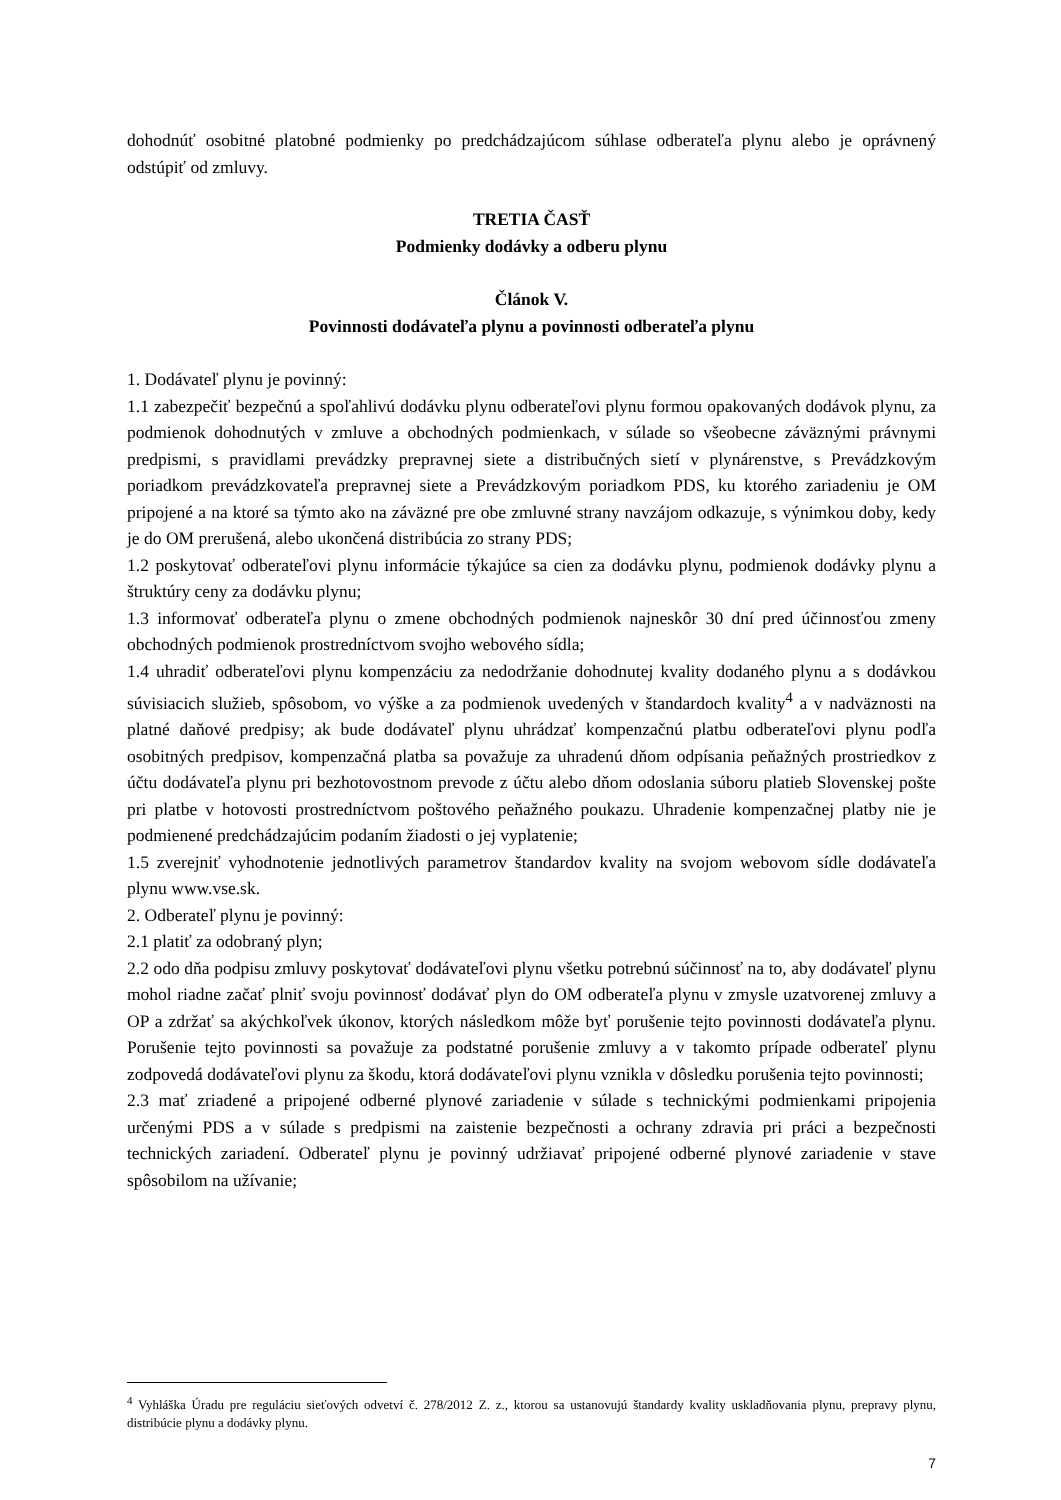dohodnúť osobitné platobné podmienky po predchádzajúcom súhlase odberateľa plynu alebo je oprávnený odstúpiť od zmluvy.
TRETIA ČASŤ
Podmienky dodávky a odberu plynu
Článok V.
Povinnosti dodávateľa plynu a povinnosti odberateľa plynu
1. Dodávateľ plynu je povinný:
1.1 zabezpečiť bezpečnú a spoľahlivú dodávku plynu odberateľovi plynu formou opakovaných dodávok plynu, za podmienok dohodnutých v zmluve a obchodných podmienkach, v súlade so všeobecne záväznými právnymi predpismi, s pravidlami prevádzky prepravnej siete a distribučných sietí v plynárenstve, s Prevádzkovým poriadkom prevádzkovateľa prepravnej siete a Prevádzkovým poriadkom PDS, ku ktorého zariadeniu je OM pripojené a na ktoré sa týmto ako na záväzné pre obe zmluvné strany navzájom odkazuje, s výnimkou doby, kedy je do OM prerušená, alebo ukončená distribúcia zo strany PDS;
1.2 poskytovať odberateľovi plynu informácie týkajúce sa cien za dodávku plynu, podmienok dodávky plynu a štruktúry ceny za dodávku plynu;
1.3 informovať odberateľa plynu o zmene obchodných podmienok najneskôr 30 dní pred účinnosťou zmeny obchodných podmienok prostredníctvom svojho webového sídla;
1.4 uhradiť odberateľovi plynu kompenzáciu za nedodržanie dohodnutej kvality dodaného plynu a s dodávkou súvisiacich služieb, spôsobom, vo výške a za podmienok uvedených v štandardoch kvality<sup>4</sup> a v nadväznosti na platné daňové predpisy; ak bude dodávateľ plynu uhrádzať kompenzačnú platbu odberateľovi plynu podľa osobitných predpisov, kompenzačná platba sa považuje za uhradenú dňom odpísania peňažných prostriedkov z účtu dodávateľa plynu pri bezhotovostnom prevode z účtu alebo dňom odoslania súboru platieb Slovenskej pošte pri platbe v hotovosti prostredníctvom poštového peňažného poukazu. Uhradenie kompenzačnej platby nie je podmienené predchádzajúcim podaním žiadosti o jej vyplatenie;
1.5 zverejniť vyhodnotenie jednotlivých parametrov štandardov kvality na svojom webovom sídle dodávateľa plynu www.vse.sk.
2. Odberateľ plynu je povinný:
2.1 platiť za odobraný plyn;
2.2 odo dňa podpisu zmluvy poskytovať dodávateľovi plynu všetku potrebnú súčinnosť na to, aby dodávateľ plynu mohol riadne začať plniť svoju povinnosť dodávať plyn do OM odberateľa plynu v zmysle uzatvorenej zmluvy a OP a zdržať sa akýchkoľvek úkonov, ktorých následkom môže byť porušenie tejto povinnosti dodávateľa plynu. Porušenie tejto povinnosti sa považuje za podstatné porušenie zmluvy a v takomto prípade odberateľ plynu zodpovedá dodávateľovi plynu za škodu, ktorá dodávateľovi plynu vznikla v dôsledku porušenia tejto povinnosti;
2.3 mať zriadené a pripojené odberné plynové zariadenie v súlade s technickými podmienkami pripojenia určenými PDS a v súlade s predpismi na zaistenie bezpečnosti a ochrany zdravia pri práci a bezpečnosti technických zariadení. Odberateľ plynu je povinný udržiavať pripojené odberné plynové zariadenie v stave spôsobilom na užívanie;
<sup>4</sup> Vyhláška Úradu pre reguláciu sieťových odvetví č. 278/2012 Z. z., ktorou sa ustanovujú štandardy kvality uskladňovania plynu, prepravy plynu, distribúcie plynu a dodávky plynu.
7